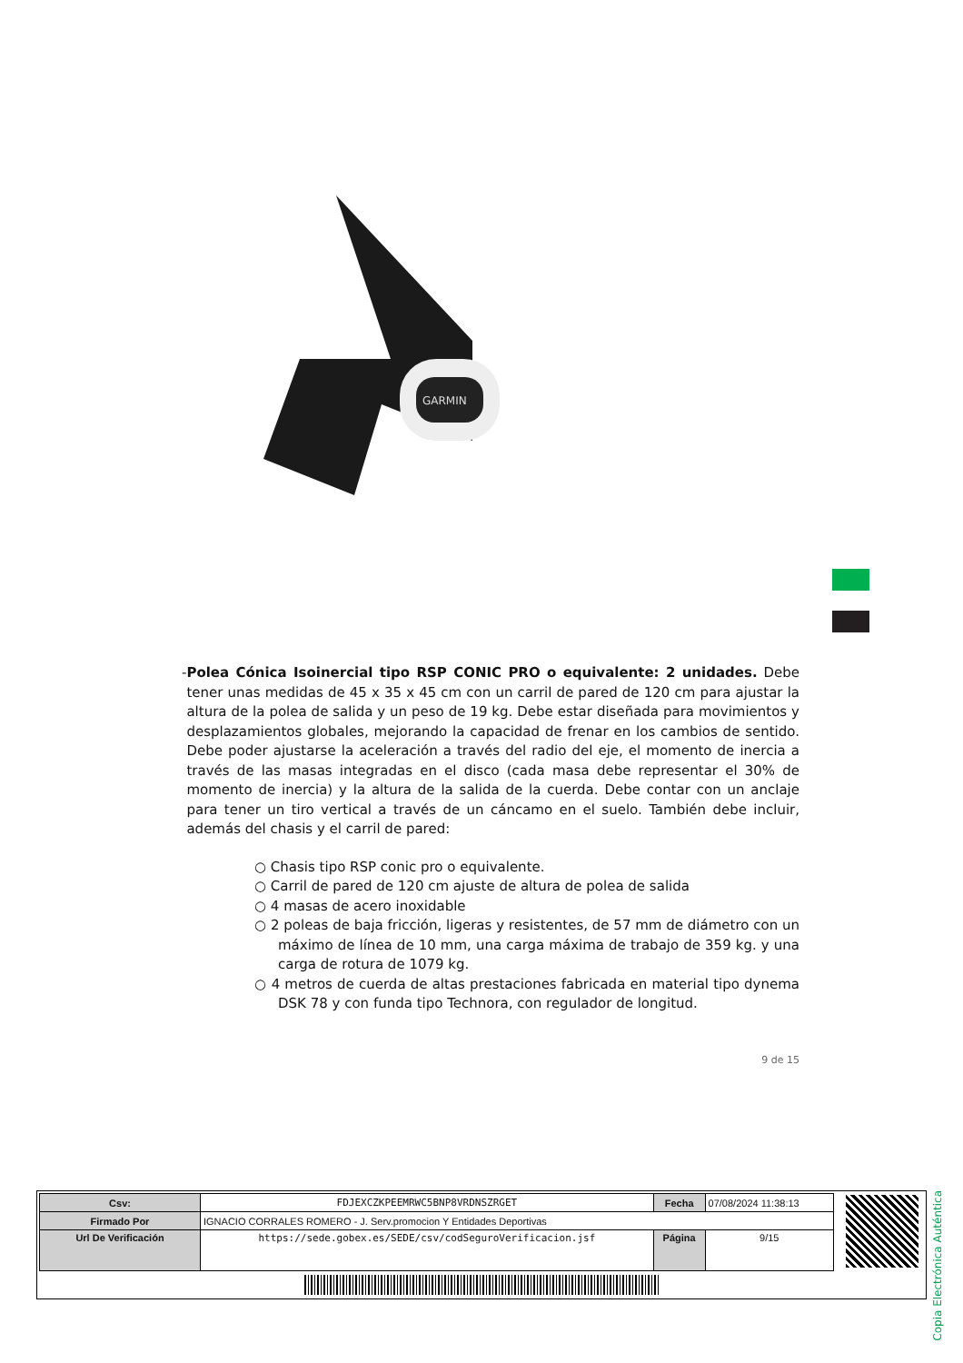GARMIN
- Polea Cónica Isoinercial tipo RSP CONIC PRO o equivalente: 2 unidades. Debe tener unas medidas de 45 x 35 x 45 cm con un carril de pared de 120 cm para ajustar la altura de la polea de salida y un peso de 19 kg. Debe estar diseñada para movimientos y desplazamientos globales, mejorando la capacidad de frenar en los cambios de sentido. Debe poder ajustarse la aceleración a través del radio del eje, el momento de inercia a través de las masas integradas en el disco (cada masa debe representar el 30% de momento de inercia) y la altura de la salida de la cuerda. Debe contar con un anclaje para tener un tiro vertical a través de un cáncamo en el suelo. También debe incluir, además del chasis y el carril de pared:
○ Chasis tipo RSP conic pro o equivalente.
○ Carril de pared de 120 cm ajuste de altura de polea de salida
○ 4 masas de acero inoxidable
○ 2 poleas de baja fricción, ligeras y resistentes, de 57 mm de diámetro con un máximo de línea de 10 mm, una carga máxima de trabajo de 359 kg. y una carga de rotura de 1079 kg.
○ 4 metros de cuerda de altas prestaciones fabricada en material tipo dynema DSK 78 y con funda tipo Technora, con regulador de longitud.
9 de 15
Copia Electrónica Auténtica
| Csv: | FDJEXCZKPEEMRWC5BNP8VRDNSZRGET | Fecha | 07/08/2024 11:38:13 |
| Firmado Por | IGNACIO CORRALES ROMERO - J. Serv.promocion Y Entidades Deportivas | | |
| Url De Verificación | https://sede.gobex.es/SEDE/csv/codSeguroVerificacion.jsf | Página | 9/15 |